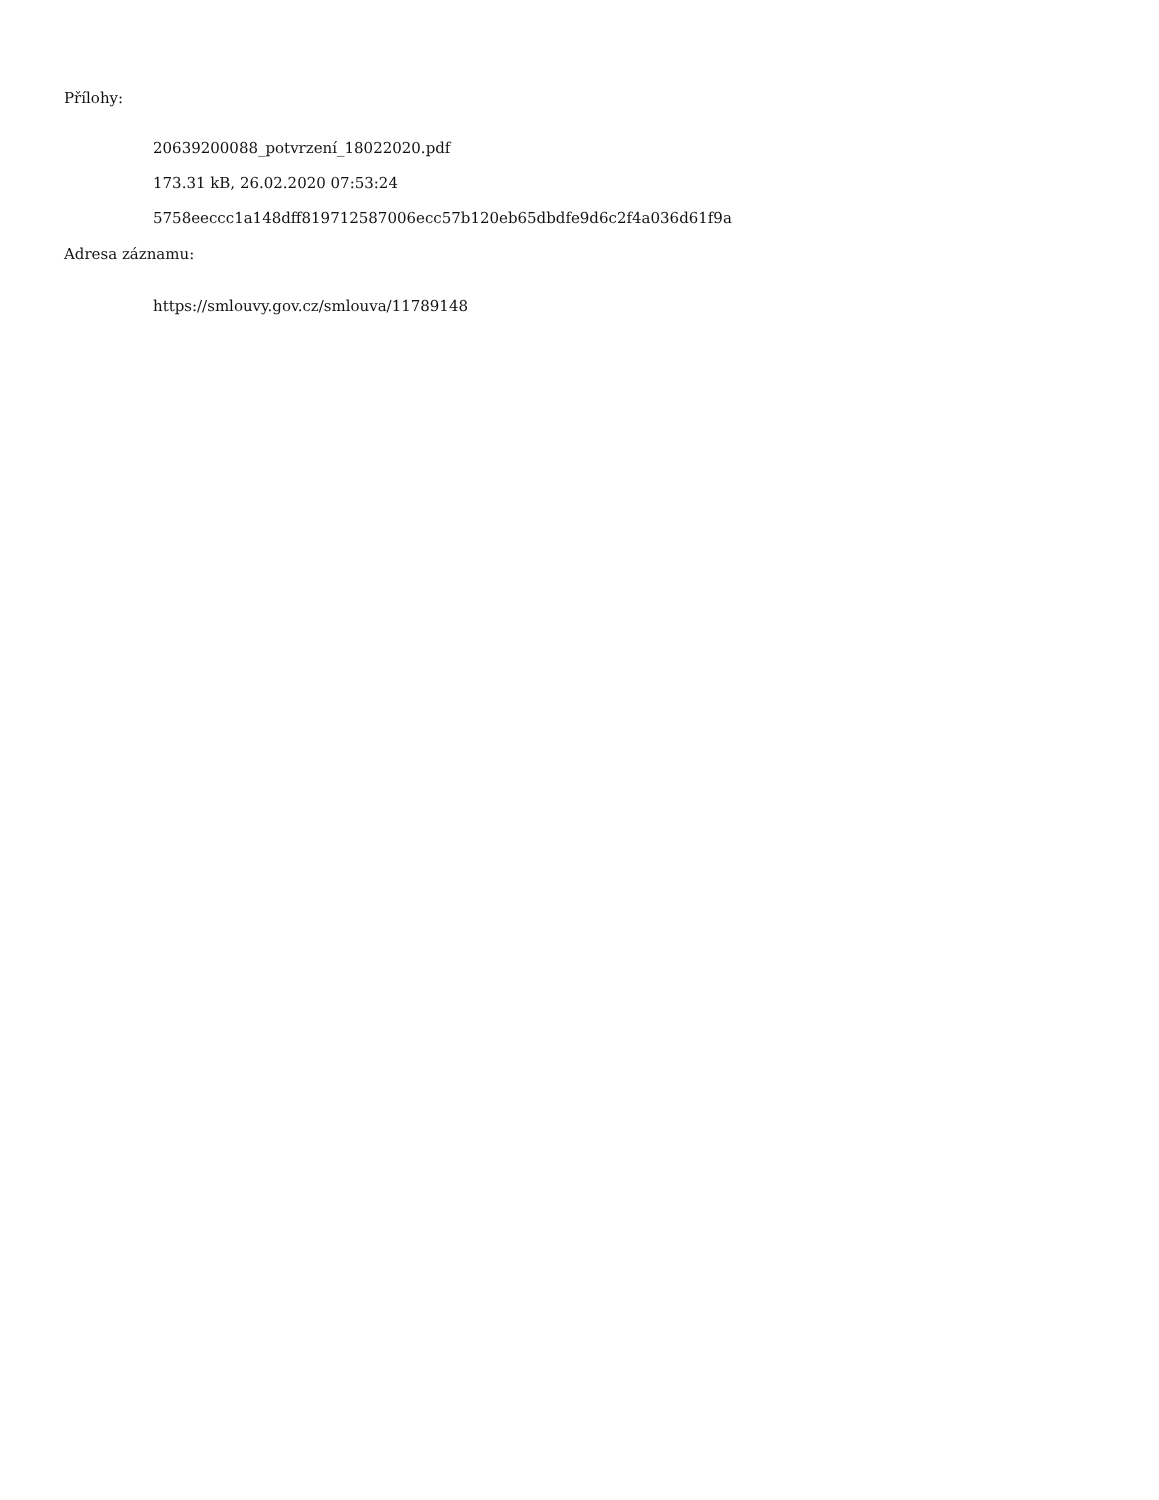Přílohy:
20639200088_potvrzení_18022020.pdf
173.31 kB, 26.02.2020 07:53:24
5758eeccc1a148dff819712587006ecc57b120eb65dbdfe9d6c2f4a036d61f9a
Adresa záznamu:
https://smlouvy.gov.cz/smlouva/11789148